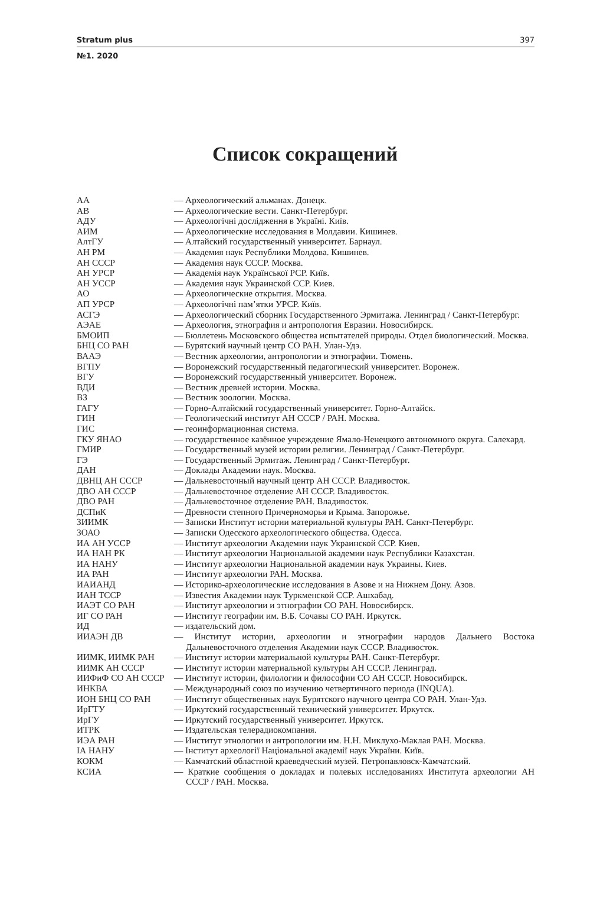Stratum plus 397
№1. 2020
Список сокращений
| АА | — Археологический альманах. Донецк. |
| АВ | — Археологические вести. Санкт-Петербург. |
| АДУ | — Археологічні дослідження в Україні. Київ. |
| АИМ | — Археологические исследования в Молдавии. Кишинев. |
| АлтГУ | — Алтайский государственный университет. Барнаул. |
| АН РМ | — Академия наук Республики Молдова. Кишинев. |
| АН СССР | — Академия наук СССР. Москва. |
| АН УРСР | — Академія наук Української РСР. Київ. |
| АН УССР | — Академия наук Украинской ССР. Киев. |
| АО | — Археологические открытия. Москва. |
| АП УРСР | — Археологічні пам’ятки УРСР. Київ. |
| АСГЭ | — Археологический сборник Государственного Эрмитажа. Ленинград / Санкт-Петербург. |
| АЭАЕ | — Археология, этнография и антропология Евразии. Новосибирск. |
| БМОИП | — Бюллетень Московского общества испытателей природы. Отдел биологический. Москва. |
| БНЦ СО РАН | — Бурятский научный центр СО РАН. Улан-Удэ. |
| ВААЭ | — Вестник археологии, антропологии и этнографии. Тюмень. |
| ВГПУ | — Воронежский государственный педагогический университет. Воронеж. |
| ВГУ | — Воронежский государственный университет. Воронеж. |
| ВДИ | — Вестник древней истории. Москва. |
| ВЗ | — Вестник зоологии. Москва. |
| ГАГУ | — Горно-Алтайский государственный университет. Горно-Алтайск. |
| ГИН | — Геологический институт АН СССР / РАН. Москва. |
| ГИС | — геоинформационная система. |
| ГКУ ЯНАО | — государственное казённое учреждение Ямало-Ненецкого автономного округа. Салехард. |
| ГМИР | — Государственный музей истории религии. Ленинград / Санкт-Петербург. |
| ГЭ | — Государственный Эрмитаж. Ленинград / Санкт-Петербург. |
| ДАН | — Доклады Академии наук. Москва. |
| ДВНЦ АН СССР | — Дальневосточный научный центр АН СССР. Владивосток. |
| ДВО АН СССР | — Дальневосточное отделение АН СССР. Владивосток. |
| ДВО РАН | — Дальневосточное отделение РАН. Владивосток. |
| ДСПиК | — Древности степного Причерноморья и Крыма. Запорожье. |
| ЗИИМК | — Записки Институт истории материальной культуры РАН. Санкт-Петербург. |
| ЗОАО | — Записки Одесского археологического общества. Одесса. |
| ИА АН УССР | — Институт археологии Академии наук Украинской ССР. Киев. |
| ИА НАН РК | — Институт археологии Национальной академии наук Республики Казахстан. |
| ИА НАНУ | — Институт археологии Национальной академии наук Украины. Киев. |
| ИА РАН | — Институт археологии РАН. Москва. |
| ИАИАНД | — Историко-археологические исследования в Азове и на Нижнем Дону. Азов. |
| ИАН ТССР | — Известия Академии наук Туркменской ССР. Ашхабад. |
| ИАЭТ СО РАН | — Институт археологии и этнографии СО РАН. Новосибирск. |
| ИГ СО РАН | — Институт географии им. В.Б. Сочавы СО РАН. Иркутск. |
| ИД | — издательский дом. |
| ИИАЭН ДВ | — Институт истории, археологии и этнографии народов Дальнего Востока Дальневосточного отделения Академии наук СССР. Владивосток. |
| ИИМК, ИИМК РАН | — Институт истории материальной культуры РАН. Санкт-Петербург. |
| ИИМК АН СССР | — Институт истории материальной культуры АН СССР. Ленинград. |
| ИИФиФ СО АН СССР | — Институт истории, филологии и философии СО АН СССР. Новосибирск. |
| ИНКВА | — Международный союз по изучению четвертичного периода (INQUA). |
| ИОН БНЦ СО РАН | — Институт общественных наук Бурятского научного центра СО РАН. Улан-Удэ. |
| ИрГТУ | — Иркутский государственный технический университет. Иркутск. |
| ИрГУ | — Иркутский государственный университет. Иркутск. |
| ИТРК | — Издательская телерадиокомпания. |
| ИЭА РАН | — Институт этнологии и антропологии им. Н.Н. Миклухо-Маклая РАН. Москва. |
| ІА НАНУ | — Інститут археології Національної академії наук України. Київ. |
| КОКМ | — Камчатский областной краеведческий музей. Петропавловск-Камчатский. |
| КСИА | — Краткие сообщения о докладах и полевых исследованиях Института археологии АН СССР / РАН. Москва. |